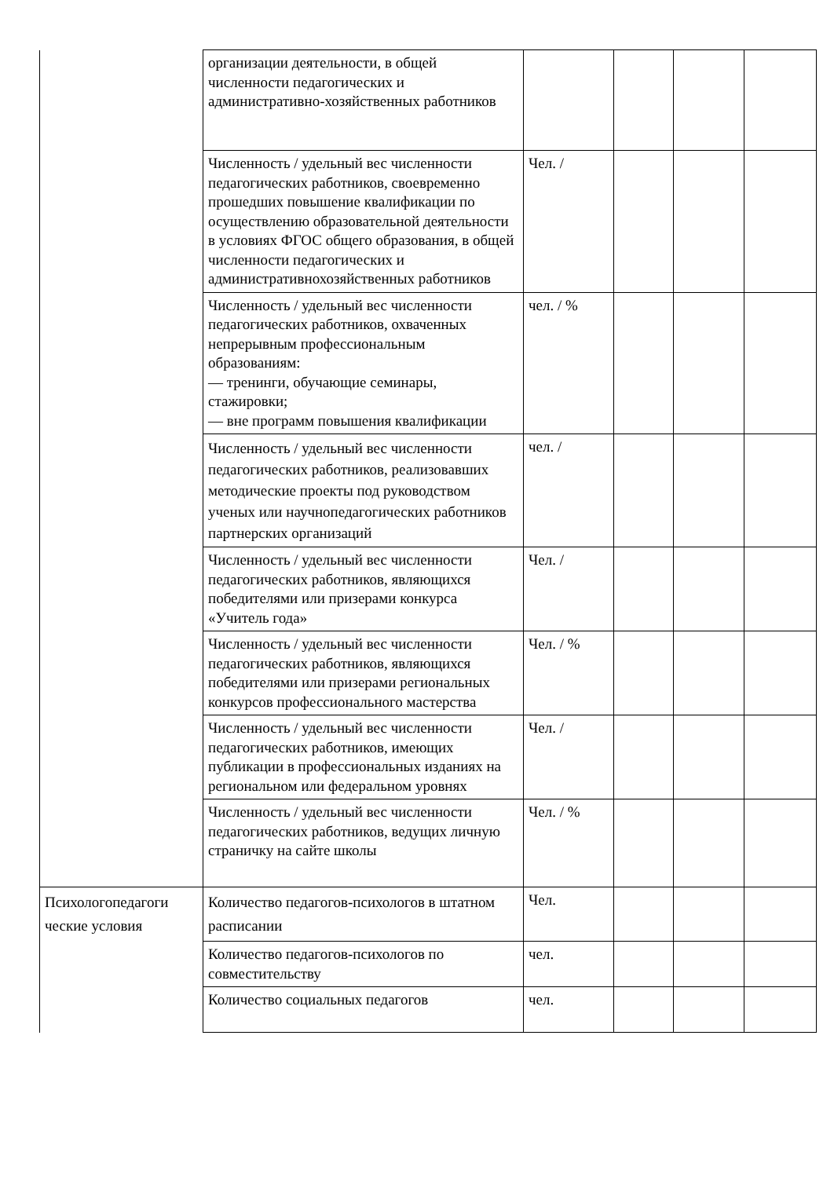| | организации деятельности, в общей численности педагогических и административно-хозяйственных работников | | | | |
| | Численность / удельный вес численности педагогических работников, своевременно прошедших повышение квалификации по осуществлению образовательной деятельности в условиях ФГОС общего образования, в общей численности педагогических и административнохозяйственных работников | Чел. / | | | |
| | Численность / удельный вес численности педагогических работников, охваченных непрерывным профессиональным образованиям: — тренинги, обучающие семинары, стажировки; — вне программ повышения квалификации | чел. / % | | | |
| | Численность / удельный вес численности педагогических работников, реализовавших методические проекты под руководством ученых или научнопедагогических работников партнерских организаций | чел. / | | | |
| | Численность / удельный вес численности педагогических работников, являющихся победителями или призерами конкурса «Учитель года» | Чел. / | | | |
| | Численность / удельный вес численности педагогических работников, являющихся победителями или призерами региональных конкурсов профессионального мастерства | Чел. / % | | | |
| | Численность / удельный вес численности педагогических работников, имеющих публикации в профессиональных изданиях на региональном или федеральном уровнях | Чел. / | | | |
| | Численность / удельный вес численности педагогических работников, ведущих личную страничку на сайте школы | Чел. / % | | | |
| Психологопедагоги ческие условия | Количество педагогов-психологов в штатном расписании | Чел. | | | |
| | Количество педагогов-психологов по совместительству | чел. | | | |
| | Количество социальных педагогов | чел. | | | |